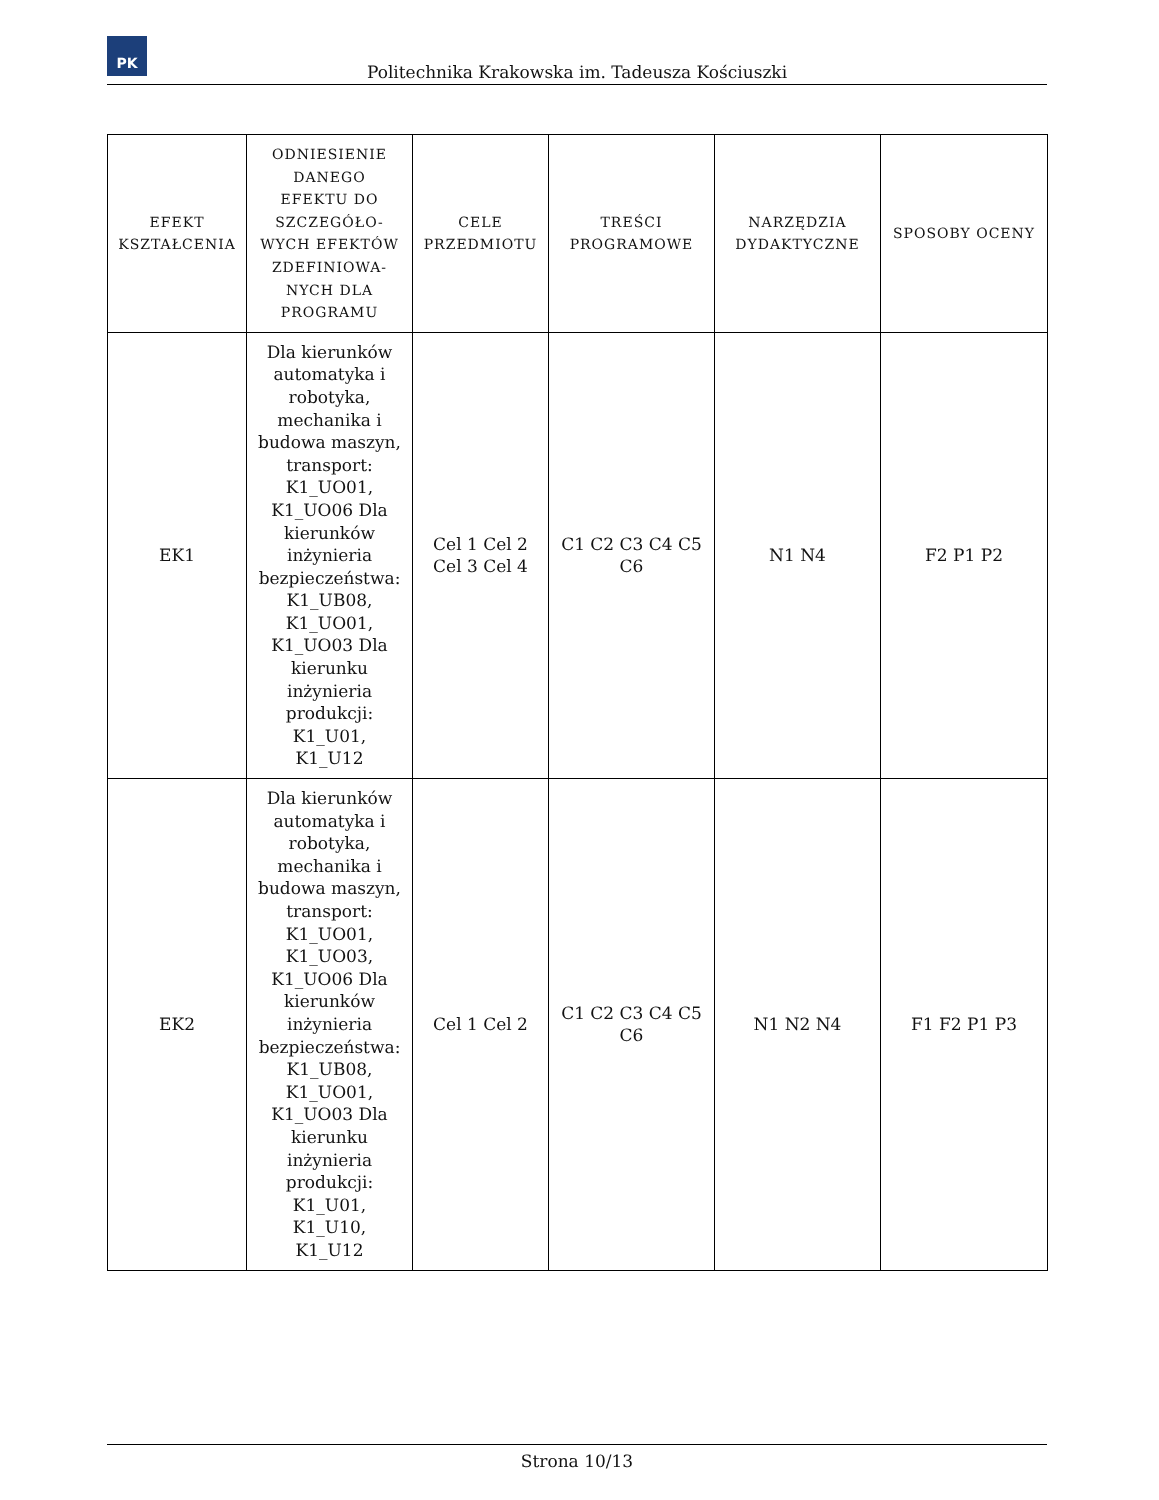PK
Politechnika Krakowska im. Tadeusza Kościuszki
| EFEKT KSZTAŁCENIA | ODNIESIENIE DANEGO EFEKTU DO SZCZEGÓŁO-WYCH EFEKTÓW ZDEFINIOWA-NYCH DLA PROGRAMU | CELE PRZEDMIOTU | TREŚCI PROGRAMOWE | NARZĘDZIA DYDAKTYCZNE | SPOSOBY OCENY |
| --- | --- | --- | --- | --- | --- |
| EK1 | Dla kierunków automatyka i robotyka, mechanika i budowa maszyn, transport: K1_UO01, K1_UO06 Dla kierunków inżynieria bezpieczeństwa: K1_UB08, K1_UO01, K1_UO03 Dla kierunku inżynieria produkcji: K1_U01, K1_U12 | Cel 1 Cel 2 Cel 3 Cel 4 | C1 C2 C3 C4 C5 C6 | N1 N4 | F2 P1 P2 |
| EK2 | Dla kierunków automatyka i robotyka, mechanika i budowa maszyn, transport: K1_UO01, K1_UO03, K1_UO06 Dla kierunków inżynieria bezpieczeństwa: K1_UB08, K1_UO01, K1_UO03 Dla kierunku inżynieria produkcji: K1_U01, K1_U10, K1_U12 | Cel 1 Cel 2 | C1 C2 C3 C4 C5 C6 | N1 N2 N4 | F1 F2 P1 P3 |
Strona 10/13